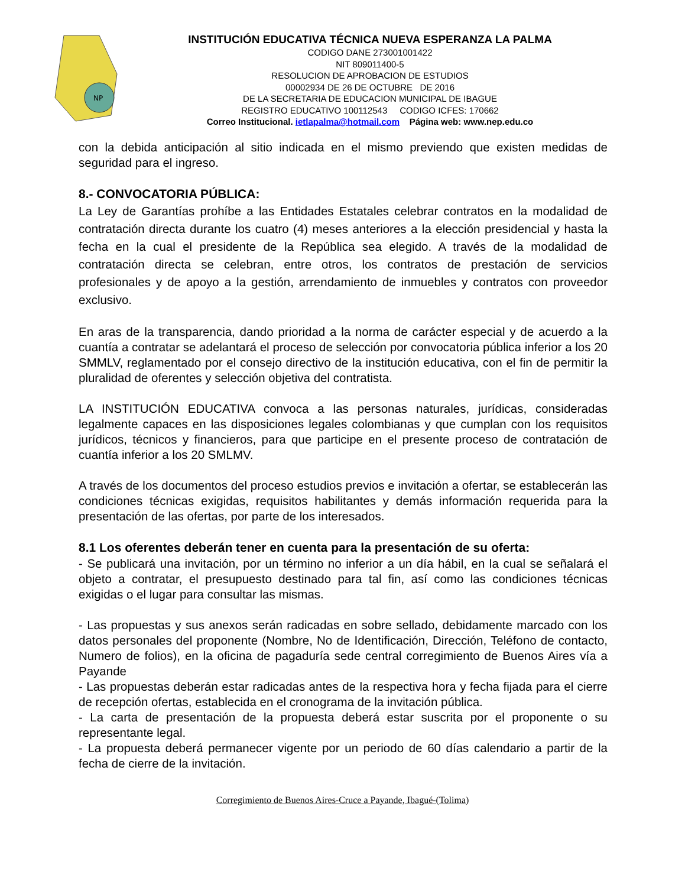NP
INSTITUCIÓN EDUCATIVA TÉCNICA NUEVA ESPERANZA LA PALMA
CODIGO DANE 273001001422
NIT 809011400-5
RESOLUCION DE APROBACION DE ESTUDIOS
00002934 DE 26 DE OCTUBRE DE 2016
DE LA SECRETARIA DE EDUCACION MUNICIPAL DE IBAGUE
REGISTRO EDUCATIVO 100112543 CODIGO ICFES: 170662
Correo Institucional. ietlapalma@hotmail.com Página web: www.nep.edu.co
con la debida anticipación al sitio indicada en el mismo previendo que existen medidas de seguridad para el ingreso.
8.- CONVOCATORIA PÚBLICA:
La Ley de Garantías prohíbe a las Entidades Estatales celebrar contratos en la modalidad de contratación directa durante los cuatro (4) meses anteriores a la elección presidencial y hasta la fecha en la cual el presidente de la República sea elegido. A través de la modalidad de contratación directa se celebran, entre otros, los contratos de prestación de servicios profesionales y de apoyo a la gestión, arrendamiento de inmuebles y contratos con proveedor exclusivo.
En aras de la transparencia, dando prioridad a la norma de carácter especial y de acuerdo a la cuantía a contratar se adelantará el proceso de selección por convocatoria pública inferior a los 20 SMMLV, reglamentado por el consejo directivo de la institución educativa, con el fin de permitir la pluralidad de oferentes y selección objetiva del contratista.
LA INSTITUCIÓN EDUCATIVA convoca a las personas naturales, jurídicas, consideradas legalmente capaces en las disposiciones legales colombianas y que cumplan con los requisitos jurídicos, técnicos y financieros, para que participe en el presente proceso de contratación de cuantía inferior a los 20 SMLMV.
A través de los documentos del proceso estudios previos e invitación a ofertar, se establecerán las condiciones técnicas exigidas, requisitos habilitantes y demás información requerida para la presentación de las ofertas, por parte de los interesados.
8.1 Los oferentes deberán tener en cuenta para la presentación de su oferta:
- Se publicará una invitación, por un término no inferior a un día hábil, en la cual se señalará el objeto a contratar, el presupuesto destinado para tal fin, así como las condiciones técnicas exigidas o el lugar para consultar las mismas.
- Las propuestas y sus anexos serán radicadas en sobre sellado, debidamente marcado con los datos personales del proponente (Nombre, No de Identificación, Dirección, Teléfono de contacto, Numero de folios), en la oficina de pagaduría sede central corregimiento de Buenos Aires vía a Payande
- Las propuestas deberán estar radicadas antes de la respectiva hora y fecha fijada para el cierre de recepción ofertas, establecida en el cronograma de la invitación pública.
- La carta de presentación de la propuesta deberá estar suscrita por el proponente o su representante legal.
- La propuesta deberá permanecer vigente por un periodo de 60 días calendario a partir de la fecha de cierre de la invitación.
Corregimiento de Buenos Aires-Cruce a Payande, Ibagué-(Tolima)